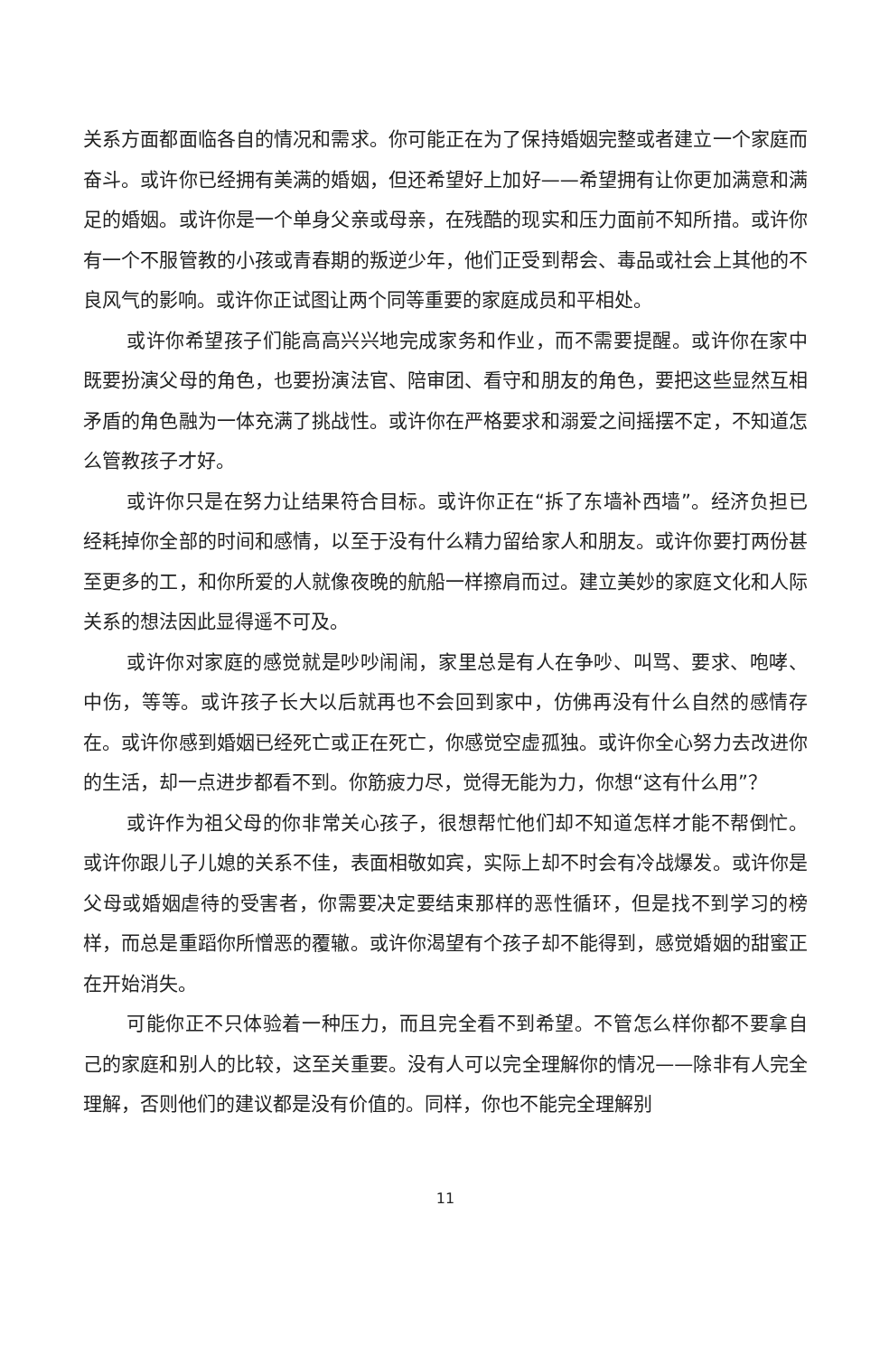关系方面都面临各自的情况和需求。你可能正在为了保持婚姻完整或者建立一个家庭而奋斗。或许你已经拥有美满的婚姻，但还希望好上加好——希望拥有让你更加满意和满足的婚姻。或许你是一个单身父亲或母亲，在残酷的现实和压力面前不知所措。或许你有一个不服管教的小孩或青春期的叛逆少年，他们正受到帮会、毒品或社会上其他的不良风气的影响。或许你正试图让两个同等重要的家庭成员和平相处。
或许你希望孩子们能高高兴兴地完成家务和作业，而不需要提醒。或许你在家中既要扮演父母的角色，也要扮演法官、陪审团、看守和朋友的角色，要把这些显然互相矛盾的角色融为一体充满了挑战性。或许你在严格要求和溺爱之间摇摆不定，不知道怎么管教孩子才好。
或许你只是在努力让结果符合目标。或许你正在“拆了东墙补西墙”。经济负担已经耗掉你全部的时间和感情，以至于没有什么精力留给家人和朋友。或许你要打两份甚至更多的工，和你所爱的人就像夜晚的航船一样擦肩而过。建立美妙的家庭文化和人际关系的想法因此显得遥不可及。
或许你对家庭的感觉就是吵吵闹闹，家里总是有人在争吵、叫骂、要求、咆哮、中伤，等等。或许孩子长大以后就再也不会回到家中，仿佛再没有什么自然的感情存在。或许你感到婚姻已经死亡或正在死亡，你感觉空虚孤独。或许你全心努力去改进你的生活，却一点进步都看不到。你筋疲力尽，觉得无能为力，你想“这有什么用”？
或许作为祖父母的你非常关心孩子，很想帮忙他们却不知道怎样才能不帮倒忙。或许你跟儿子儿媳的关系不佳，表面相敬如宾，实际上却不时会有冷战爆发。或许你是父母或婚姻虐待的受害者，你需要决定要结束那样的恶性循环，但是找不到学习的榜样，而总是重蹈你所憎恶的覆辙。或许你渴望有个孩子却不能得到，感觉婚姻的甜蜜正在开始消失。
可能你正不只体验着一种压力，而且完全看不到希望。不管怎么样你都不要拿自己的家庭和别人的比较，这至关重要。没有人可以完全理解你的情况——除非有人完全理解，否则他们的建议都是没有价值的。同样，你也不能完全理解别
11